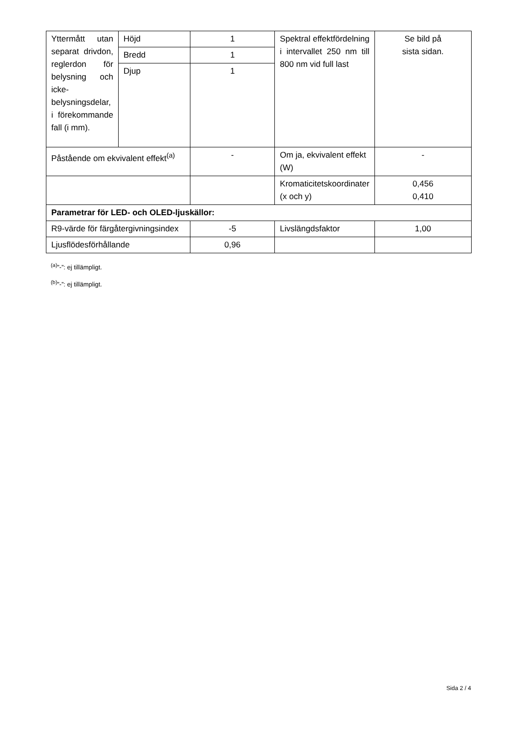| Yttermått utan separat drivdon, reglerdon för belysning och icke-belysningsdelar, i förekommande fall (i mm). | Höjd | 1 | Spektral effektfördelning i intervallet 250 nm till 800 nm vid full last | Se bild på sista sidan. |
| | Bredd | 1 | | |
| | Djup | 1 | | |
| Påstående om ekvivalent effekt<sup>(a)</sup> | | - | Om ja, ekvivalent effekt (W) | - |
| | | | Kromaticitetskoordinater (x och y) | 0,456 0,410 |
| Parametrar för LED- och OLED-ljuskällor: | | | | |
| R9-värde för färgåtergivningsindex | | -5 | Livslängdsfaktor | 1,00 |
| Ljusflödesförhållande | | 0,96 | | |
<sup>(a)</sup>”-”: ej tillämpligt.
<sup>(b)</sup>”-”: ej tillämpligt.
Sida 2 / 4